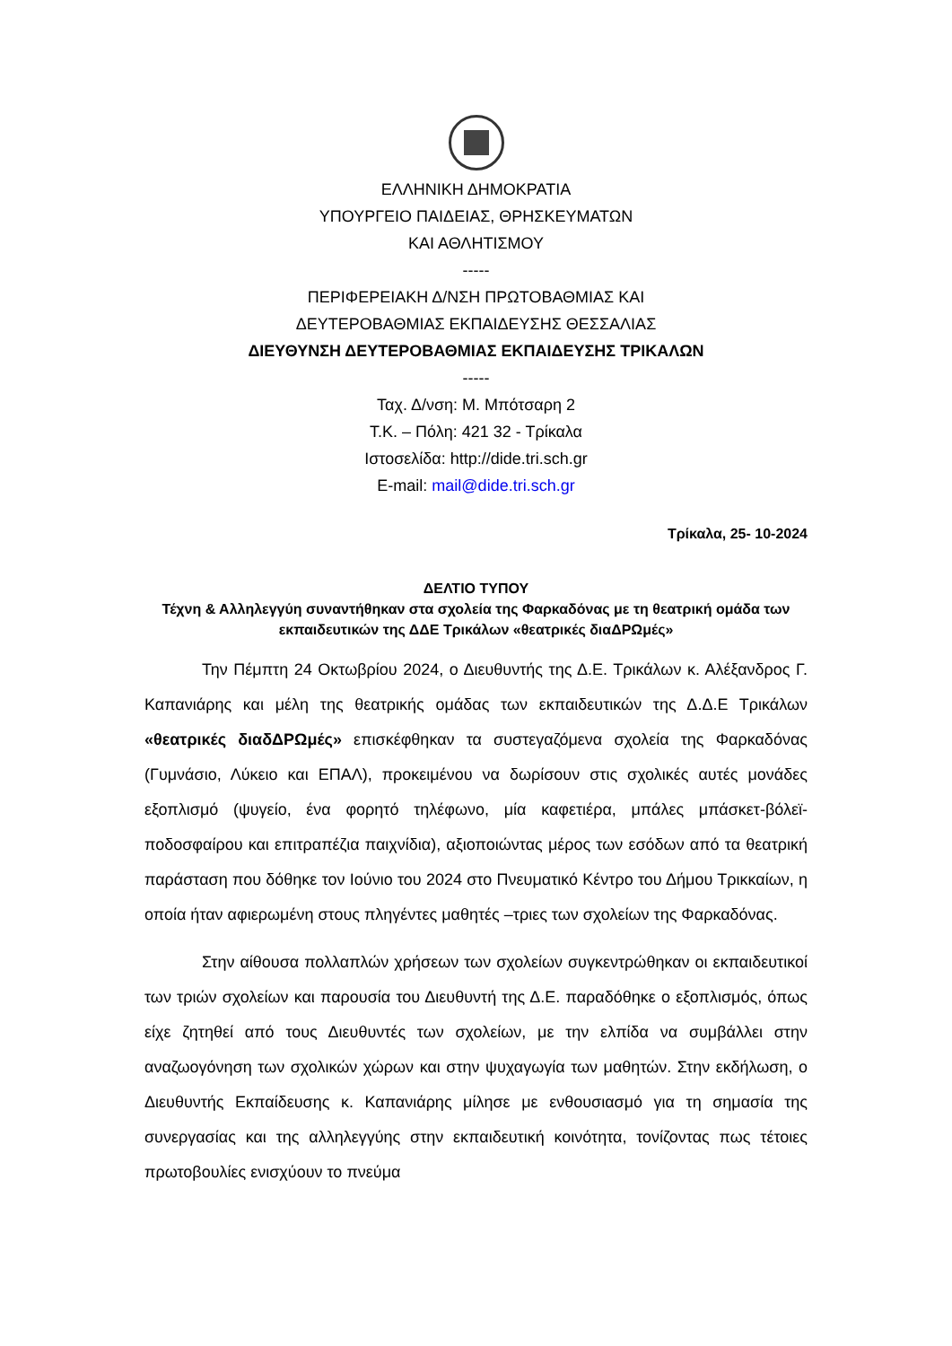ΕΛΛΗΝΙΚΗ ΔΗΜΟΚΡΑΤΙΑ
ΥΠΟΥΡΓΕΙΟ ΠΑΙΔΕΙΑΣ, ΘΡΗΣΚΕΥΜΑΤΩΝ
ΚΑΙ ΑΘΛΗΤΙΣΜΟΥ
-----
ΠΕΡΙΦΕΡΕΙΑΚΗ Δ/ΝΣΗ ΠΡΩΤΟΒΑΘΜΙΑΣ ΚΑΙ
ΔΕΥΤΕΡΟΒΑΘΜΙΑΣ ΕΚΠΑΙΔΕΥΣΗΣ ΘΕΣΣΑΛΙΑΣ
ΔΙΕΥΘΥΝΣΗ ΔΕΥΤΕΡΟΒΑΘΜΙΑΣ ΕΚΠΑΙΔΕΥΣΗΣ ΤΡΙΚΑΛΩΝ
-----
Ταχ. Δ/νση: Μ. Μπότσαρη 2
Τ.Κ. – Πόλη: 421 32 - Τρίκαλα
Ιστοσελίδα: http://dide.tri.sch.gr
E-mail: mail@dide.tri.sch.gr
Τρίκαλα, 25- 10-2024
ΔΕΛΤΙΟ ΤΥΠΟΥ
Τέχνη & Αλληλεγγύη συναντήθηκαν στα σχολεία της Φαρκαδόνας με τη θεατρική ομάδα των εκπαιδευτικών της ΔΔΕ Τρικάλων «θεατρικές διαΔΡΩμές»
Την Πέμπτη 24 Οκτωβρίου 2024, ο Διευθυντής της Δ.Ε. Τρικάλων κ. Αλέξανδρος Γ. Καπανιάρης και μέλη της θεατρικής ομάδας των εκπαιδευτικών της Δ.Δ.Ε Τρικάλων «θεατρικές διαδΔΡΩμές» επισκέφθηκαν τα συστεγαζόμενα σχολεία της Φαρκαδόνας (Γυμνάσιο, Λύκειο και ΕΠΑΛ), προκειμένου να δωρίσουν στις σχολικές αυτές μονάδες εξοπλισμό (ψυγείο, ένα φορητό τηλέφωνο, μία καφετιέρα, μπάλες μπάσκετ-βόλεϊ-ποδοσφαίρου και επιτραπέζια παιχνίδια), αξιοποιώντας μέρος των εσόδων από τα θεατρική παράσταση που δόθηκε τον Ιούνιο του 2024 στο Πνευματικό Κέντρο του Δήμου Τρικκαίων, η οποία ήταν αφιερωμένη στους πληγέντες μαθητές –τριες των σχολείων της Φαρκαδόνας.
Στην αίθουσα πολλαπλών χρήσεων των σχολείων συγκεντρώθηκαν οι εκπαιδευτικοί των τριών σχολείων και παρουσία του Διευθυντή της Δ.Ε. παραδόθηκε ο εξοπλισμός, όπως είχε ζητηθεί από τους Διευθυντές των σχολείων, με την ελπίδα να συμβάλλει στην αναζωογόνηση των σχολικών χώρων και στην ψυχαγωγία των μαθητών. Στην εκδήλωση, ο Διευθυντής Εκπαίδευσης κ. Καπανιάρης μίλησε με ενθουσιασμό για τη σημασία της συνεργασίας και της αλληλεγγύης στην εκπαιδευτική κοινότητα, τονίζοντας πως τέτοιες πρωτοβουλίες ενισχύουν το πνεύμα